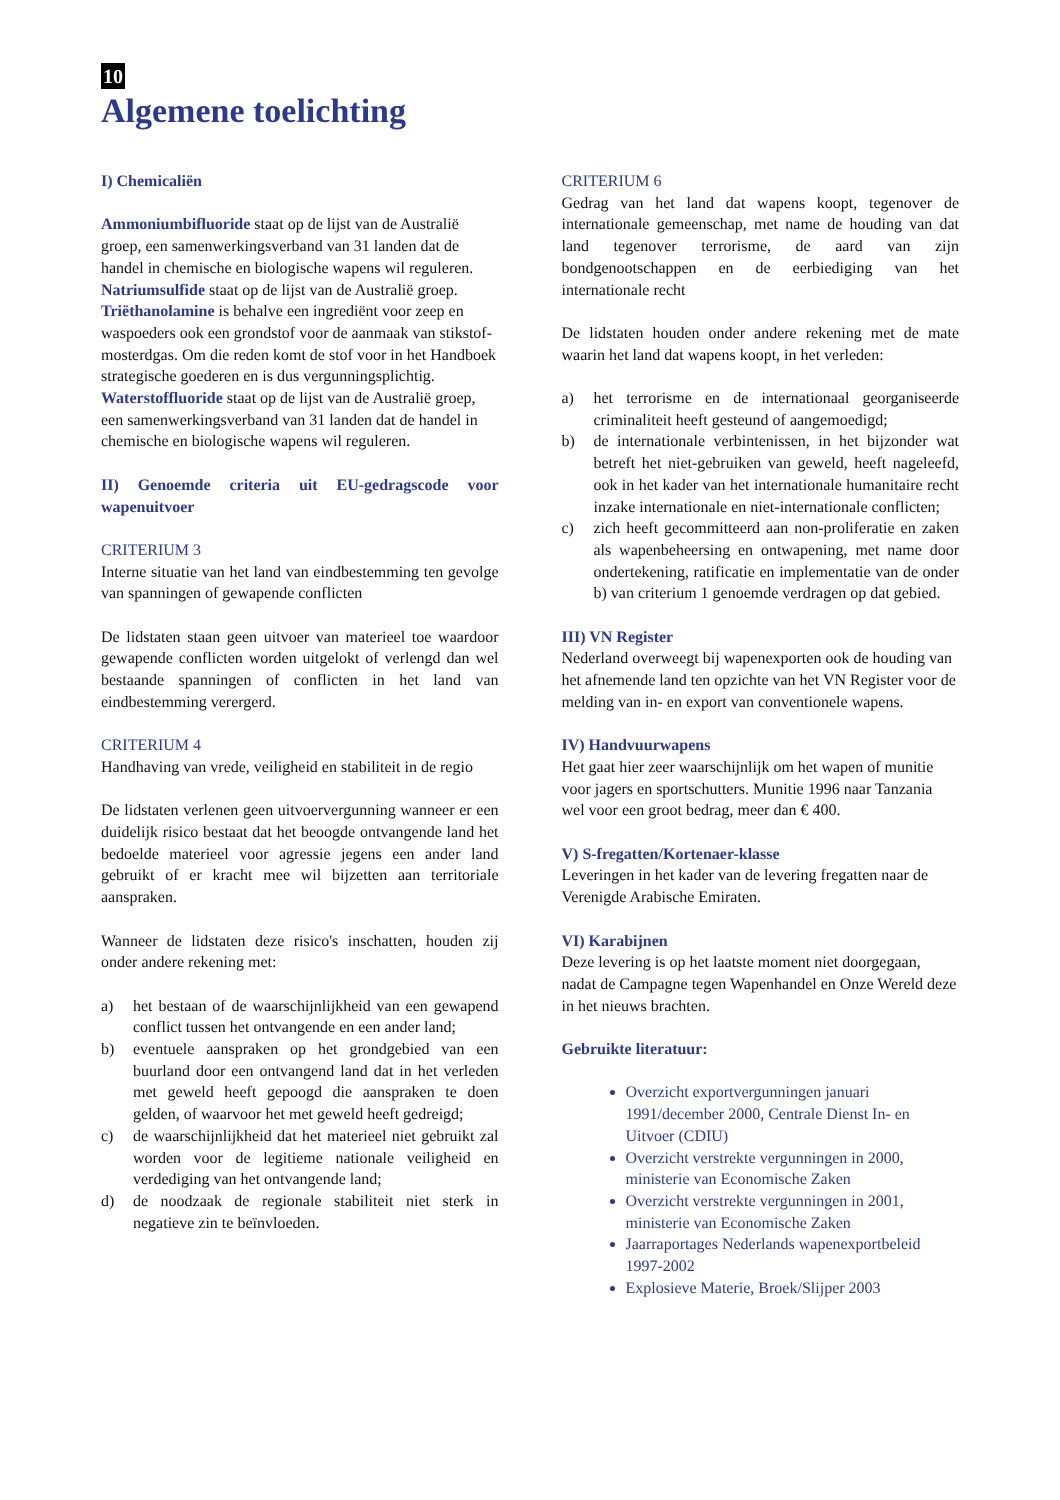10
Algemene toelichting
I) Chemicaliën
Ammoniumbifluoride staat op de lijst van de Australië groep, een samenwerkingsverband van 31 landen dat de handel in chemische en biologische wapens wil reguleren.
Natriumsulfide staat op de lijst van de Australië groep.
Triëthanolamine is behalve een ingrediënt voor zeep en waspoeders ook een grondstof voor de aanmaak van stikstof-mosterdgas. Om die reden komt de stof voor in het Handboek strategische goederen en is dus vergunningsplichtig.
Waterstoffluoride staat op de lijst van de Australië groep, een samenwerkingsverband van 31 landen dat de handel in chemische en biologische wapens wil reguleren.
II) Genoemde criteria uit EU-gedragscode voor wapenuitvoer
CRITERIUM 3
Interne situatie van het land van eindbestemming ten gevolge van spanningen of gewapende conflicten
De lidstaten staan geen uitvoer van materieel toe waardoor gewapende conflicten worden uitgelokt of verlengd dan wel bestaande spanningen of conflicten in het land van eindbestemming verergerd.
CRITERIUM 4
Handhaving van vrede, veiligheid en stabiliteit in de regio
De lidstaten verlenen geen uitvoervergunning wanneer er een duidelijk risico bestaat dat het beoogde ontvangende land het bedoelde materieel voor agressie jegens een ander land gebruikt of er kracht mee wil bijzetten aan territoriale aanspraken.
Wanneer de lidstaten deze risico's inschatten, houden zij onder andere rekening met:
a) het bestaan of de waarschijnlijkheid van een gewapend conflict tussen het ontvangende en een ander land;
b) eventuele aanspraken op het grondgebied van een buurland door een ontvangend land dat in het verleden met geweld heeft gepoogd die aanspraken te doen gelden, of waarvoor het met geweld heeft gedreigd;
c) de waarschijnlijkheid dat het materieel niet gebruikt zal worden voor de legitieme nationale veiligheid en verdediging van het ontvangende land;
d) de noodzaak de regionale stabiliteit niet sterk in negatieve zin te beïnvloeden.
CRITERIUM 6
Gedrag van het land dat wapens koopt, tegenover de internationale gemeenschap, met name de houding van dat land tegenover terrorisme, de aard van zijn bondgenootschappen en de eerbiediging van het internationale recht
De lidstaten houden onder andere rekening met de mate waarin het land dat wapens koopt, in het verleden:
a) het terrorisme en de internationaal georganiseerde criminaliteit heeft gesteund of aangemoedigd;
b) de internationale verbintenissen, in het bijzonder wat betreft het niet-gebruiken van geweld, heeft nageleefd, ook in het kader van het internationale humanitaire recht inzake internationale en niet-internationale conflicten;
c) zich heeft gecommitteerd aan non-proliferatie en zaken als wapenbeheersing en ontwapening, met name door ondertekening, ratificatie en implementatie van de onder b) van criterium 1 genoemde verdragen op dat gebied.
III) VN Register
Nederland overweegt bij wapenexporten ook de houding van het afnemende land ten opzichte van het VN Register voor de melding van in- en export van conventionele wapens.
IV) Handvuurwapens
Het gaat hier zeer waarschijnlijk om het wapen of munitie voor jagers en sportschutters. Munitie 1996 naar Tanzania wel voor een groot bedrag, meer dan € 400.
V) S-fregatten/Kortenaer-klasse
Leveringen in het kader van de levering fregatten naar de Verenigde Arabische Emiraten.
VI) Karabijnen
Deze levering is op het laatste moment niet doorgegaan, nadat de Campagne tegen Wapenhandel en Onze Wereld deze in het nieuws brachten.
Gebruikte literatuur:
Overzicht exportvergunningen januari 1991/december 2000, Centrale Dienst In- en Uitvoer (CDIU)
Overzicht verstrekte vergunningen in 2000, ministerie van Economische Zaken
Overzicht verstrekte vergunningen in 2001, ministerie van Economische Zaken
Jaarraportages Nederlands wapenexportbeleid 1997-2002
Explosieve Materie, Broek/Slijper 2003